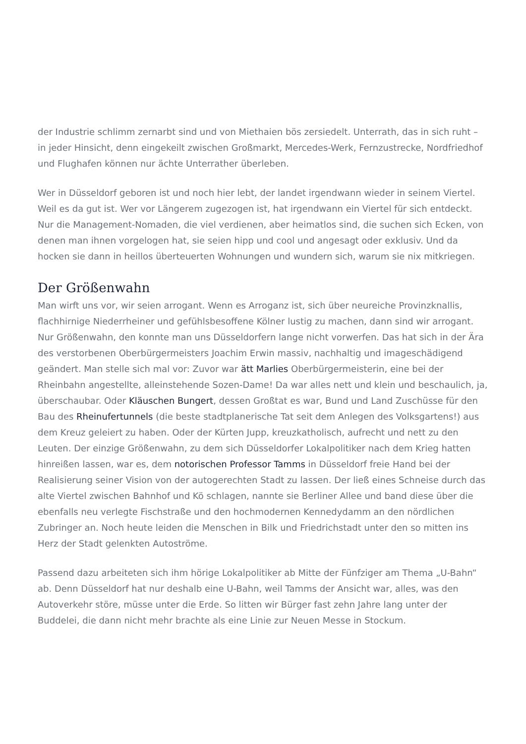der Industrie schlimm zernarbt sind und von Miethaien bös zersiedelt. Unterrath, das in sich ruht – in jeder Hinsicht, denn eingekeilt zwischen Großmarkt, Mercedes-Werk, Fernzustrecke, Nordfriedhof und Flughafen können nur ächte Unterrather überleben.
Wer in Düsseldorf geboren ist und noch hier lebt, der landet irgendwann wieder in seinem Viertel. Weil es da gut ist. Wer vor Längerem zugezogen ist, hat irgendwann ein Viertel für sich entdeckt. Nur die Management-Nomaden, die viel verdienen, aber heimatlos sind, die suchen sich Ecken, von denen man ihnen vorgelogen hat, sie seien hipp und cool und angesagt oder exklusiv. Und da hocken sie dann in heillos überteuerten Wohnungen und wundern sich, warum sie nix mitkriegen.
Der Größenwahn
Man wirft uns vor, wir seien arrogant. Wenn es Arroganz ist, sich über neureiche Provinzknallis, flachhirnige Niederrheiner und gefühlsbesoffene Kölner lustig zu machen, dann sind wir arrogant. Nur Größenwahn, den konnte man uns Düsseldorfern lange nicht vorwerfen. Das hat sich in der Ära des verstorbenen Oberbürgermeisters Joachim Erwin massiv, nachhaltig und imageschädigend geändert. Man stelle sich mal vor: Zuvor war ätt Marlies Oberbürgermeisterin, eine bei der Rheinbahn angestellte, alleinstehende Sozen-Dame! Da war alles nett und klein und beschaulich, ja, überschaubar. Oder Kläuschen Bungert, dessen Großtat es war, Bund und Land Zuschüsse für den Bau des Rheinufertunnels (die beste stadtplanerische Tat seit dem Anlegen des Volksgartens!) aus dem Kreuz geleiert zu haben. Oder der Kürten Jupp, kreuzkatholisch, aufrecht und nett zu den Leuten. Der einzige Größenwahn, zu dem sich Düsseldorfer Lokalpolitiker nach dem Krieg hatten hinreißen lassen, war es, dem notorischen Professor Tamms in Düsseldorf freie Hand bei der Realisierung seiner Vision von der autogerechten Stadt zu lassen. Der ließ eines Schneise durch das alte Viertel zwischen Bahnhof und Kö schlagen, nannte sie Berliner Allee und band diese über die ebenfalls neu verlegte Fischstraße und den hochmodernen Kennedydamm an den nördlichen Zubringer an. Noch heute leiden die Menschen in Bilk und Friedrichstadt unter den so mitten ins Herz der Stadt gelenkten Autoströme.
Passend dazu arbeiteten sich ihm hörige Lokalpolitiker ab Mitte der Fünfziger am Thema „U-Bahn“ ab. Denn Düsseldorf hat nur deshalb eine U-Bahn, weil Tamms der Ansicht war, alles, was den Autoverkehr störe, müsse unter die Erde. So litten wir Bürger fast zehn Jahre lang unter der Buddelei, die dann nicht mehr brachte als eine Linie zur Neuen Messe in Stockum.